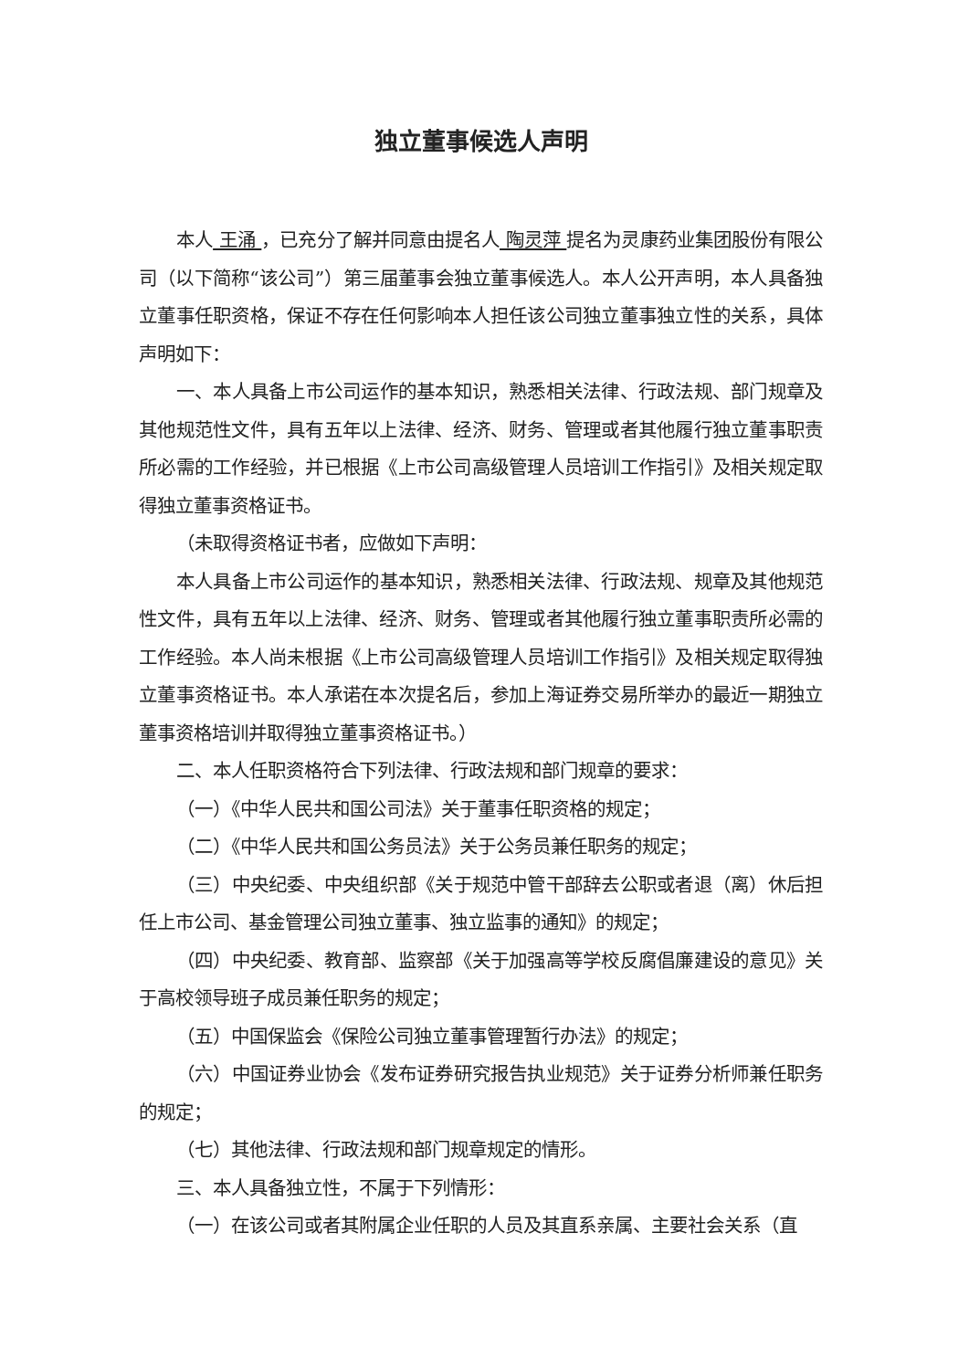独立董事候选人声明
本人 王涌 ，已充分了解并同意由提名人 陶灵萍 提名为灵康药业集团股份有限公司（以下简称“该公司”）第三届董事会独立董事候选人。本人公开声明，本人具备独立董事任职资格，保证不存在任何影响本人担任该公司独立董事独立性的关系，具体声明如下：
一、本人具备上市公司运作的基本知识，熟悉相关法律、行政法规、部门规章及其他规范性文件，具有五年以上法律、经济、财务、管理或者其他履行独立董事职责所必需的工作经验，并已根据《上市公司高级管理人员培训工作指引》及相关规定取得独立董事资格证书。
（未取得资格证书者，应做如下声明：
本人具备上市公司运作的基本知识，熟悉相关法律、行政法规、规章及其他规范性文件，具有五年以上法律、经济、财务、管理或者其他履行独立董事职责所必需的工作经验。本人尚未根据《上市公司高级管理人员培训工作指引》及相关规定取得独立董事资格证书。本人承诺在本次提名后，参加上海证券交易所举办的最近一期独立董事资格培训并取得独立董事资格证书。）
二、本人任职资格符合下列法律、行政法规和部门规章的要求：
（一）《中华人民共和国公司法》关于董事任职资格的规定；
（二）《中华人民共和国公务员法》关于公务员兼任职务的规定；
（三）中央纪委、中央组织部《关于规范中管干部辞去公职或者退（离）休后担任上市公司、基金管理公司独立董事、独立监事的通知》的规定；
（四）中央纪委、教育部、监察部《关于加强高等学校反腐倡廉建设的意见》关于高校领导班子成员兼任职务的规定；
（五）中国保监会《保险公司独立董事管理暂行办法》的规定；
（六）中国证券业协会《发布证券研究报告执业规范》关于证券分析师兼任职务的规定；
（七）其他法律、行政法规和部门规章规定的情形。
三、本人具备独立性，不属于下列情形：
（一）在该公司或者其附属企业任职的人员及其直系亲属、主要社会关系（直